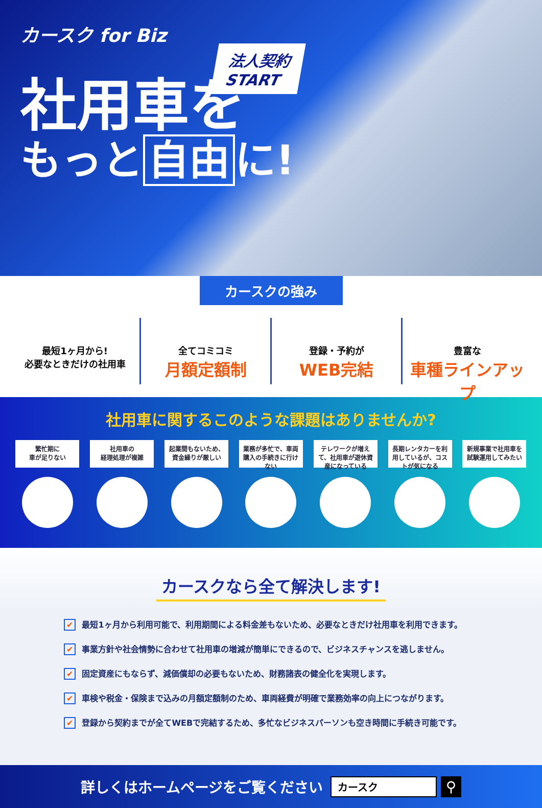カースク for Biz
法人契約
START
社用車を
もっと 自由 に!
カースクの強み
最短1ヶ月から!
必要なときだけの社用車
全てコミコミ
月額定額制
登録・予約が
WEB完結
豊富な
車種ラインアップ
社用車に関するこのような課題はありませんか?
繁忙期に
車が足りない
社用車の
経理処理が複雑
起業間もないため、
資金繰りが厳しい
業務が多忙で、車両購入の手続きに行けない
テレワークが増えて、社用車が遊休資産になっている
長期レンタカーを利用しているが、コストが気になる
新規事業で社用車を
試験運用してみたい
カースクなら全て解決します!
✔ 最短1ヶ月から利用可能で、利用期間による料金差もないため、必要なときだけ社用車を利用できます。
✔ 事業方針や社会情勢に合わせて社用車の増減が簡単にできるので、ビジネスチャンスを逃しません。
✔ 固定資産にもならず、減価償却の必要もないため、財務諸表の健全化を実現します。
✔ 車検や税金・保険まで込みの月額定額制のため、車両経費が明確で業務効率の向上につながります。
✔ 登録から契約までが全てWEBで完結するため、多忙なビジネスパーソンも空き時間に手続き可能です。
詳しくはホームページをご覧ください カースク ⚲